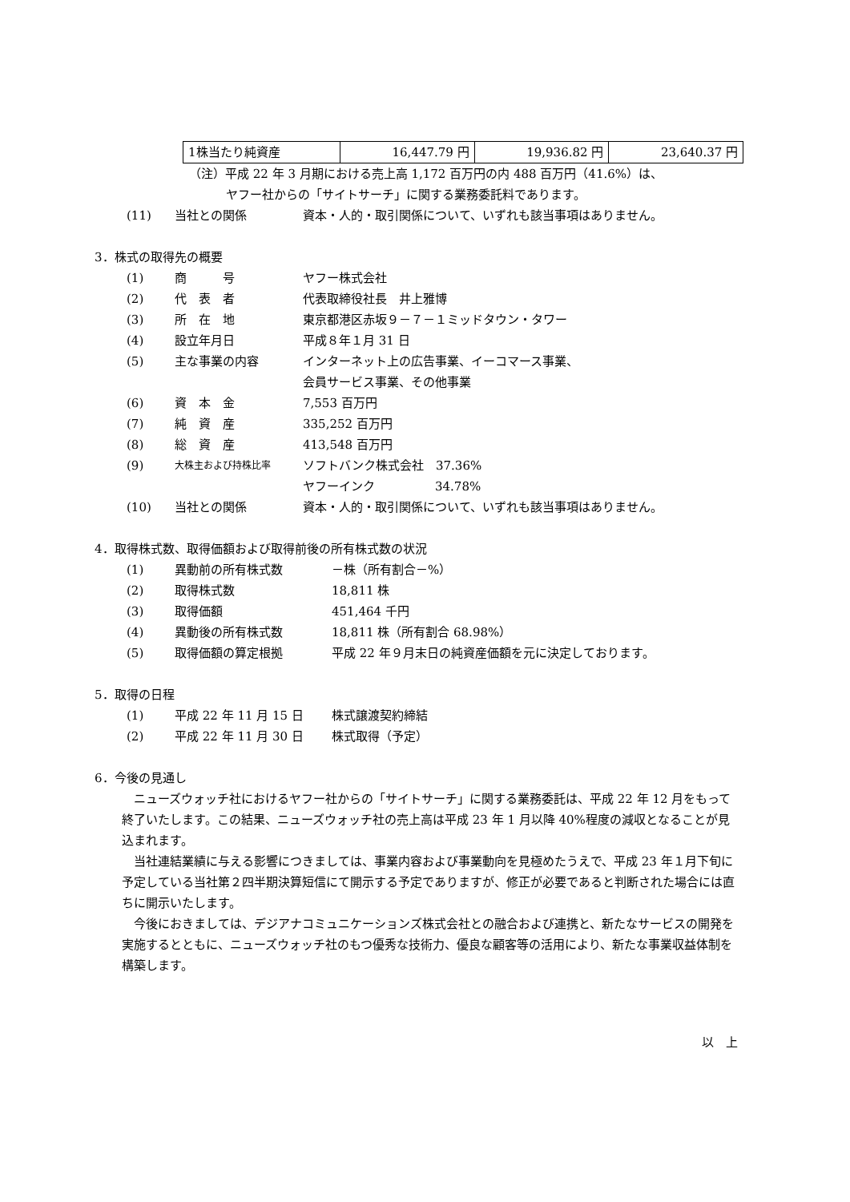| 1株当たり純資産 | 16,447.79 円 | 19,936.82 円 | 23,640.37 円 |
（注）平成 22 年 3 月期における売上高 1,172 百万円の内 488 百万円（41.6%）は、
ヤフー社からの「サイトサーチ」に関する業務委託料であります。
| (11) | 当社との関係 | 資本・人的・取引関係について、いずれも該当事項はありません。 |
3．株式の取得先の概要
| (1) | 商 号 | ヤフー株式会社 |
| (2) | 代 表 者 | 代表取締役社長 井上雅博 |
| (3) | 所 在 地 | 東京都港区赤坂９－７－１ミッドタウン・タワー |
| (4) | 設立年月日 | 平成８年１月 31 日 |
| (5) | 主な事業の内容 | インターネット上の広告事業、イーコマース事業、 会員サービス事業、その他事業 |
| (6) | 資 本 金 | 7,553 百万円 |
| (7) | 純 資 産 | 335,252 百万円 |
| (8) | 総 資 産 | 413,548 百万円 |
| (9) | 大株主および持株比率 | ソフトバンク株式会社 37.36% ヤフーインク 34.78% |
| (10) | 当社との関係 | 資本・人的・取引関係について、いずれも該当事項はありません。 |
4．取得株式数、取得価額および取得前後の所有株式数の状況
| (1) | 異動前の所有株式数 | －株（所有割合－%） |
| (2) | 取得株式数 | 18,811 株 |
| (3) | 取得価額 | 451,464 千円 |
| (4) | 異動後の所有株式数 | 18,811 株（所有割合 68.98%） |
| (5) | 取得価額の算定根拠 | 平成 22 年９月末日の純資産価額を元に決定しております。 |
5．取得の日程
| (1) | 平成 22 年 11 月 15 日 | 株式譲渡契約締結 |
| (2) | 平成 22 年 11 月 30 日 | 株式取得（予定） |
6．今後の見通し
ニューズウォッチ社におけるヤフー社からの「サイトサーチ」に関する業務委託は、平成 22 年 12 月をもって終了いたします。この結果、ニューズウォッチ社の売上高は平成 23 年 1 月以降 40%程度の減収となることが見込まれます。
当社連結業績に与える影響につきましては、事業内容および事業動向を見極めたうえで、平成 23 年１月下旬に予定している当社第２四半期決算短信にて開示する予定でありますが、修正が必要であると判断された場合には直ちに開示いたします。
今後におきましては、デジアナコミュニケーションズ株式会社との融合および連携と、新たなサービスの開発を実施するとともに、ニューズウォッチ社のもつ優秀な技術力、優良な顧客等の活用により、新たな事業収益体制を構築します。
以　上